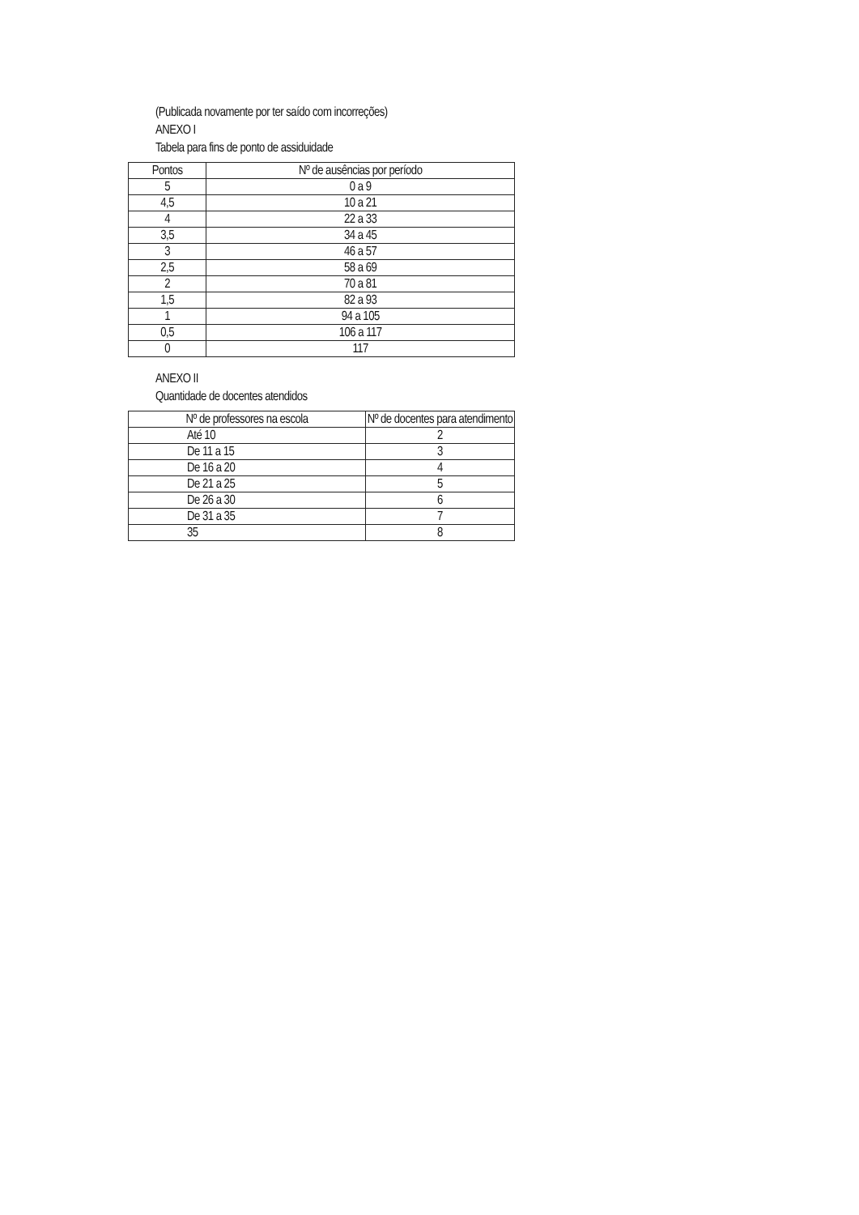(Publicada novamente por ter saído com incorreções)
ANEXO I
Tabela para fins de ponto de assiduidade
| Pontos | Nº de ausências por período |
| --- | --- |
| 5 | 0 a 9 |
| 4,5 | 10 a 21 |
| 4 | 22 a 33 |
| 3,5 | 34 a 45 |
| 3 | 46 a 57 |
| 2,5 | 58 a 69 |
| 2 | 70 a 81 |
| 1,5 | 82 a 93 |
| 1 | 94 a 105 |
| 0,5 | 106 a 117 |
| 0 | 117 |
ANEXO II
Quantidade de docentes atendidos
| Nº de professores na escola | Nº de docentes para atendimento |
| --- | --- |
| Até 10 | 2 |
| De 11 a 15 | 3 |
| De 16 a 20 | 4 |
| De 21 a 25 | 5 |
| De 26 a 30 | 6 |
| De 31 a 35 | 7 |
| 35 | 8 |